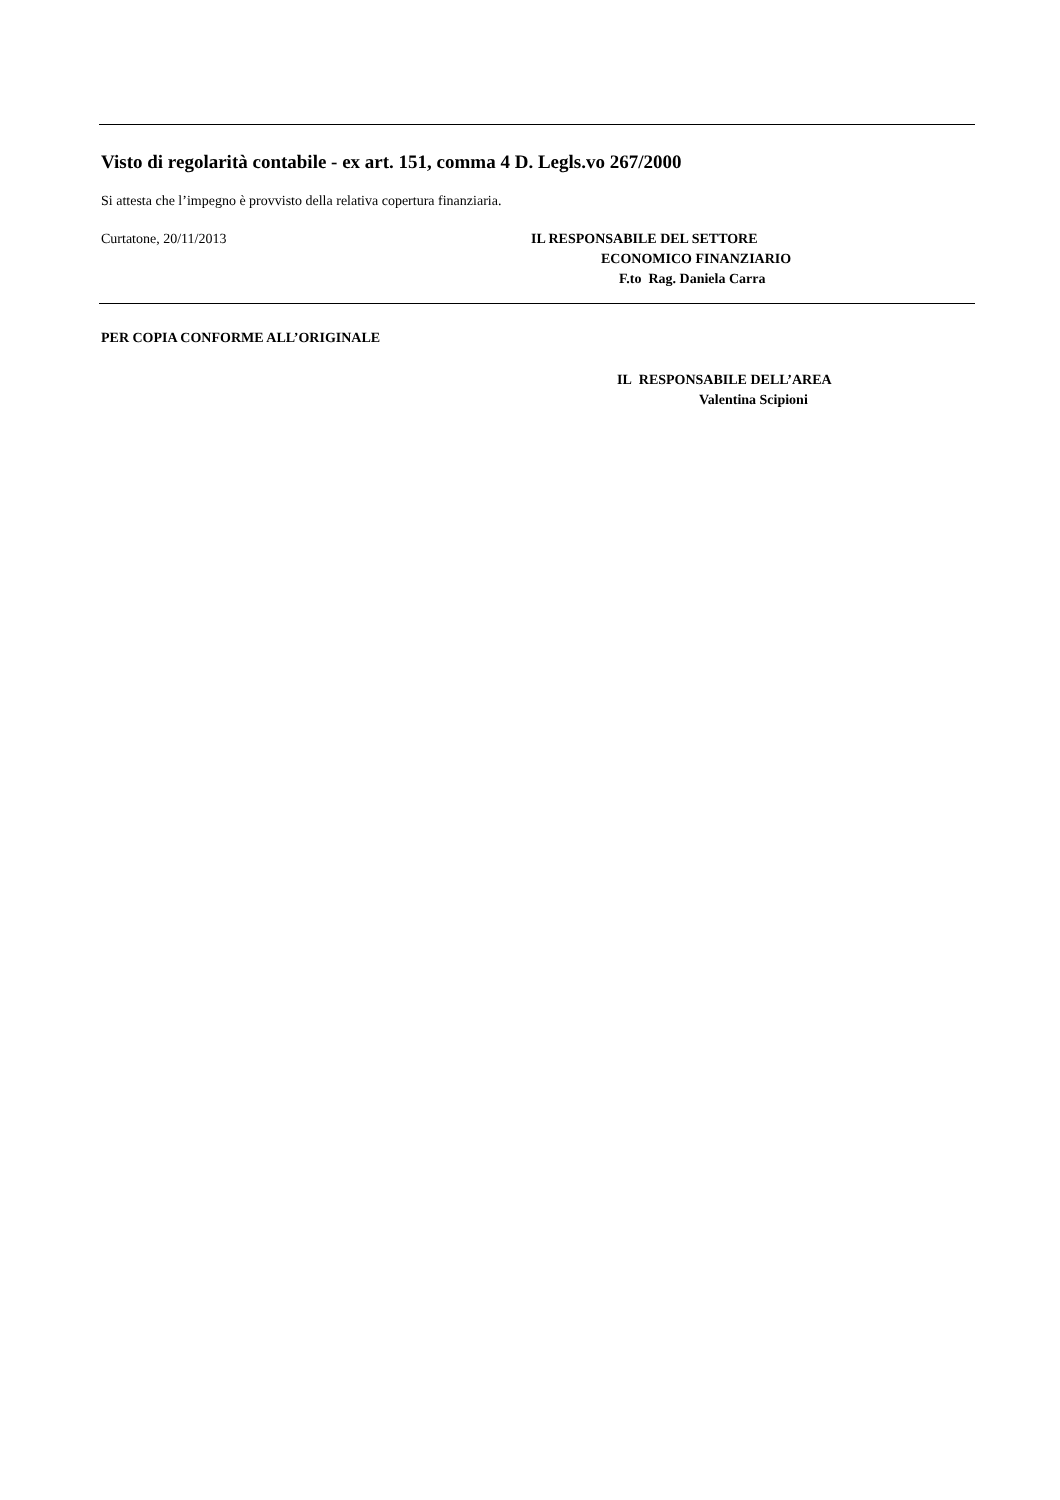Visto di regolarità contabile - ex art. 151, comma 4 D. Legls.vo 267/2000
Si attesta che l’impegno è provvisto della relativa copertura finanziaria.
Curtatone, 20/11/2013 IL RESPONSABILE DEL SETTORE
ECONOMICO FINANZIARIO
F.to Rag. Daniela Carra
PER COPIA CONFORME ALL’ORIGINALE
IL RESPONSABILE DELL’AREA
Valentina Scipioni